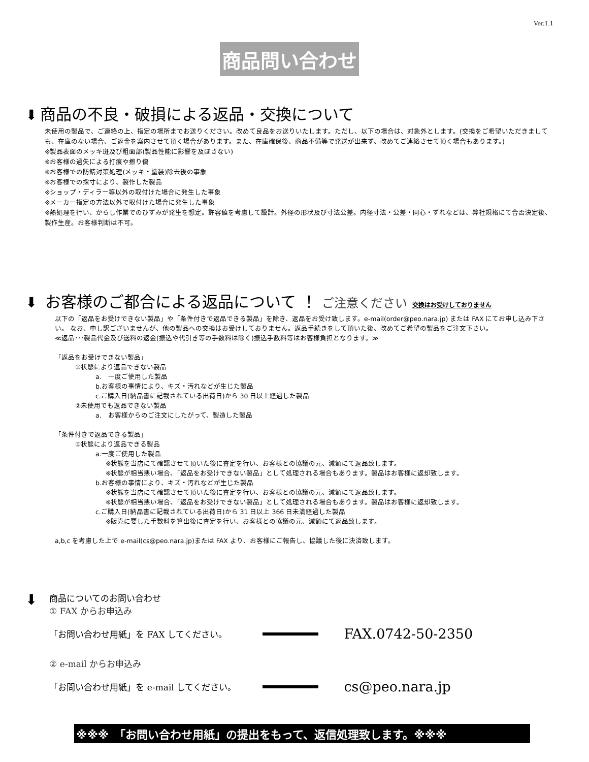Ver.1.1
商品問い合わせ
⬇ 商品の不良・破損による返品・交換について
未使用の製品で、ご連絡の上、指定の場所までお送りください。改めて良品をお送りいたします。ただし、以下の場合は、対象外とします。(交換をご希望いただきましても、在庫のない場合、ご返金を案内させて頂く場合があります。また、在庫確保後、商品不備等で発送が出来ず、改めてご連絡させて頂く場合もあります。)
※製品表面のメッキ斑及び粗面部(製品性能に影響を及ぼさない)
※お客様の過失による打痕や擦り傷
※お客様での防錆対策処理(メッキ・塗装)除去後の事象
※お客様での採寸により、製作した製品
※ショップ・ディラー等以外の取付けた場合に発生した事象
※メーカー指定の方法以外で取付けた場合に発生した事象
※熱処理を行い、からし作業でのひずみが発生を想定。許容値を考慮して設計。外径の形状及び寸法公差。内径寸法・公差・同心・ずれなどは、弊社規格にて合否決定後、製作生産。お客様判断は不可。
⬇ お客様のご都合による返品について ！ ご注意ください 交換はお受けしておりません
以下の「返品をお受けできない製品」や「条件付きで返品できる製品」を除き、返品をお受け致します。e-mail(order@peo.nara.jp) または FAX にてお申し込み下さい。 なお、申し訳ございませんが、他の製品への交換はお受けしておりません。返品手続きをして頂いた後、改めてご希望の製品をご注文下さい。
≪返品･･･製品代金及び送料の返金(振込や代引き等の手数料は除く)振込手数料等はお客様負担となります。≫
「返品をお受けできない製品」
①状態により返品できない製品
a.　一度ご使用した製品
b.お客様の事情により、キズ・汚れなどが生じた製品
c.ご購入日(納品書に記載されている出荷日)から 30 日以上経過した製品
②未使用でも返品できない製品
a.　お客様からのご注文にしたがって、製造した製品
「条件付きで返品できる製品」
①状態により返品できる製品
a.一度ご使用した製品
※状態を当店にて確認させて頂いた後に査定を行い、お客様との協議の元、減額にて返品致します。
※状態が相当悪い場合、「返品をお受けできない製品」として処理される場合もあります。製品はお客様に返却致します。
b.お客様の事情により、キズ・汚れなどが生じた製品
※状態を当店にて確認させて頂いた後に査定を行い、お客様との協議の元、減額にて返品致します。
※状態が相当悪い場合、「返品をお受けできない製品」として処理される場合もあります。製品はお客様に返却致します。
c.ご購入日(納品書に記載されている出荷日)から 31 日以上 366 日未満経過した製品
※販売に要した手数料を算出後に査定を行い、お客様との協議の元、減額にて返品致します。
a,b,c を考慮した上で e-mail(cs@peo.nara.jp)または FAX より、お客様にご報告し、協議した後に決済致します。
⬇
商品についてのお問い合わせ
① FAX からお申込み
「お問い合わせ用紙」を FAX してください。 FAX.0742-50-2350
② e-mail からお申込み
「お問い合わせ用紙」を e-mail してください。 cs@peo.nara.jp
※※※　「お問い合わせ用紙」の提出をもって、返信処理致します。※※※